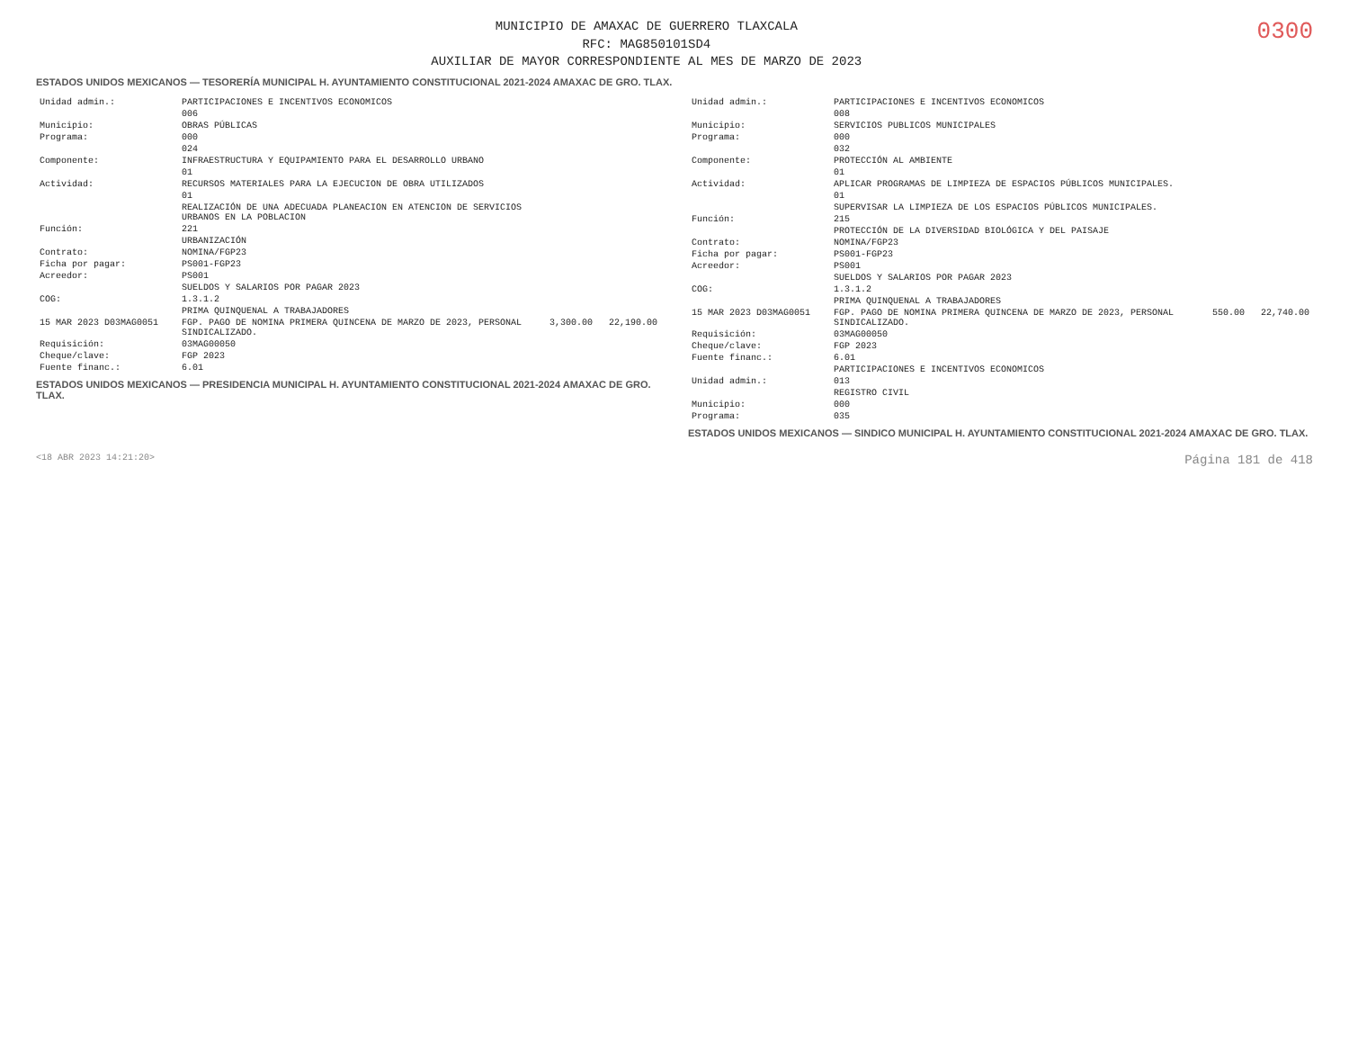MUNICIPIO DE AMAXAC DE GUERRERO TLAXCALA
RFC: MAG850101SD4
AUXILIAR DE MAYOR CORRESPONDIENTE AL MES DE MARZO DE 2023
0300
ESTADOS UNIDOS MEXICANOS — TESORERÍA MUNICIPAL H. AYUNTAMIENTO CONSTITUCIONAL 2021-2024 AMAXAC DE GRO. TLAX.
| Unidad admin.: | PARTICIPACIONES E INCENTIVOS ECONOMICOS | |
| | 006 | |
| Municipio: | OBRAS PÚBLICAS | |
| Programa: | 000 | |
| | 024 | |
| Componente: | INFRAESTRUCTURA Y EQUIPAMIENTO PARA EL DESARROLLO URBANO | |
| | 01 | |
| Actividad: | RECURSOS MATERIALES PARA LA EJECUCION DE OBRA UTILIZADOS | |
| | 01 | |
| | REALIZACIÓN DE UNA ADECUADA PLANEACION EN ATENCION DE SERVICIOS URBANOS EN LA POBLACION | |
| Función: | 221 | |
| | URBANIZACIÓN | |
| Contrato: | NOMINA/FGP23 | |
| Ficha por pagar: | PS001-FGP23 | |
| Acreedor: | PS001 | |
| | SUELDOS Y SALARIOS POR PAGAR 2023 | |
| COG: | 1.3.1.2 | |
| | PRIMA QUINQUENAL A TRABAJADORES | |
| 15 MAR 2023 D03MAG0051 | FGP. PAGO DE NOMINA PRIMERA QUINCENA DE MARZO DE 2023, PERSONAL SINDICALIZADO. | 3,300.00 22,190.00 |
| Requisición: | 03MAG00050 | |
| Cheque/clave: | FGP 2023 | |
| Fuente financ.: | 6.01 | |
ESTADOS UNIDOS MEXICANOS — PRESIDENCIA MUNICIPAL H. AYUNTAMIENTO CONSTITUCIONAL 2021-2024 AMAXAC DE GRO. TLAX.
| Unidad admin.: | PARTICIPACIONES E INCENTIVOS ECONOMICOS | |
| | 008 | |
| Municipio: | SERVICIOS PUBLICOS MUNICIPALES | |
| Programa: | 000 | |
| | 032 | |
| Componente: | PROTECCIÓN AL AMBIENTE | |
| | 01 | |
| Actividad: | APLICAR PROGRAMAS DE LIMPIEZA DE ESPACIOS PÚBLICOS MUNICIPALES. | |
| | 01 | |
| | SUPERVISAR LA LIMPIEZA DE LOS ESPACIOS PÚBLICOS MUNICIPALES. | |
| Función: | 215 | |
| | PROTECCIÓN DE LA DIVERSIDAD BIOLÓGICA Y DEL PAISAJE | |
| Contrato: | NOMINA/FGP23 | |
| Ficha por pagar: | PS001-FGP23 | |
| Acreedor: | PS001 | |
| | SUELDOS Y SALARIOS POR PAGAR 2023 | |
| COG: | 1.3.1.2 | |
| | PRIMA QUINQUENAL A TRABAJADORES | |
| 15 MAR 2023 D03MAG0051 | FGP. PAGO DE NOMINA PRIMERA QUINCENA DE MARZO DE 2023, PERSONAL SINDICALIZADO. | 550.00 22,740.00 |
| Requisición: | 03MAG00050 | |
| Cheque/clave: | FGP 2023 | |
| Fuente financ.: | 6.01 | |
| | PARTICIPACIONES E INCENTIVOS ECONOMICOS | |
| Unidad admin.: | 013 | |
| | REGISTRO CIVIL | |
| Municipio: | 000 | |
| Programa: | 035 | |
ESTADOS UNIDOS MEXICANOS — SINDICO MUNICIPAL H. AYUNTAMIENTO CONSTITUCIONAL 2021-2024 AMAXAC DE GRO. TLAX.
<18 ABR 2023 14:21:20> Página 181 de 418